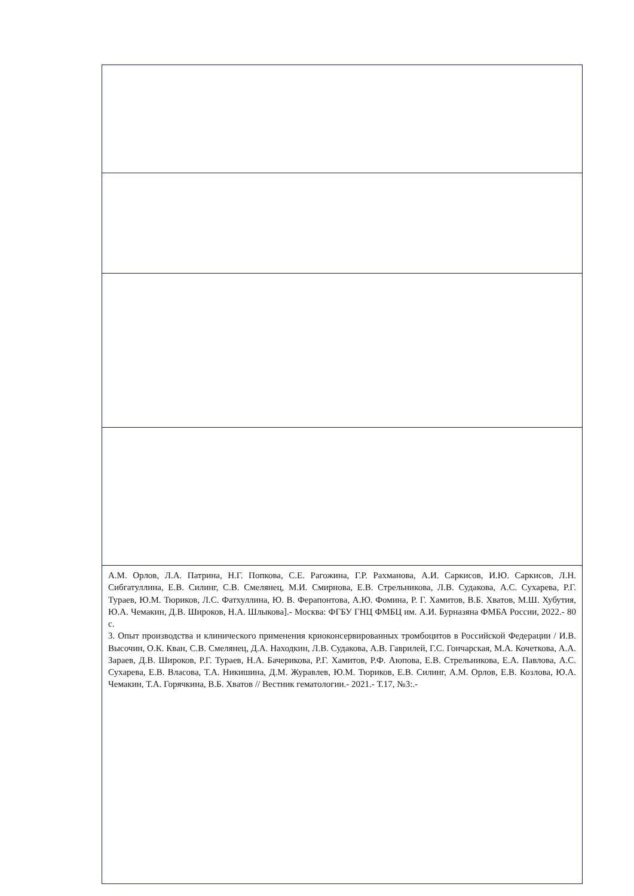| А.М. Орлов, Л.А. Патрина, Н.Г. Попкова, С.Е. Рагожина, Г.Р. Рахманова, А.И. Саркисов, И.Ю. Саркисов, Л.Н. Сибгатуллина, Е.В. Силинг, С.В. Смелянец, М.И. Смирнова, Е.В. Стрельникова, Л.В. Судакова, А.С. Сухарева, Р.Г. Тураев, Ю.М. Тюриков, Л.С. Фатхуллина, Ю. В. Ферапонтова, А.Ю. Фомина, Р. Г. Хамитов, В.Б. Хватов, М.Ш. Хубутия, Ю.А. Чемакин, Д.В. Широков, Н.А. Шлыкова].- Москва: ФГБУ ГНЦ ФМБЦ им. А.И. Бурназяна ФМБА России, 2022.- 80 с. 3. Опыт производства и клинического применения криоконсервированных тромбоцитов в Российской Федерации / И.В. Высочин, О.К. Кван, С.В. Смелянец, Д.А. Находкин, Л.В. Судакова, А.В. Гаврилей, Г.С. Гончарская, М.А. Кочеткова, А.А. Зараев, Д.В. Широков, Р.Г. Тураев, Н.А. Бачерикова, Р.Г. Хамитов, Р.Ф. Аюпова, Е.В. Стрельникова, Е.А. Павлова, А.С. Сухарева, Е.В. Власова, Т.А. Никишина, Д.М. Журавлев, Ю.М. Тюриков, Е.В. Силинг, А.М. Орлов, Е.В. Козлова, Ю.А. Чемакин, Т.А. Горячкина, В.Б. Хватов // Вестник гематологии.- 2021.- Т.17, №3:.- |